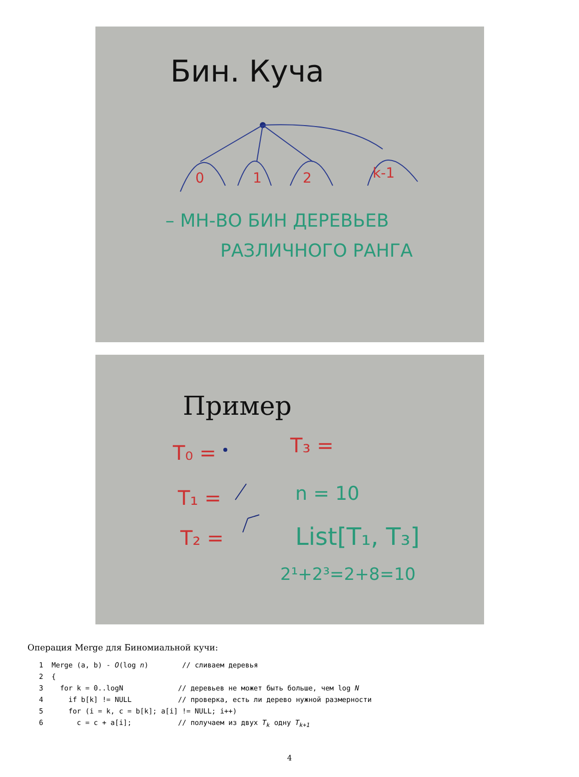Бин. Куча
0
1
2
k-1
– МН-ВО БИН ДЕРЕВЬЕВ
РАЗЛИЧНОГО РАНГА
Пример
T₀ =
T₁ =
T₂ =
T₃ =
n = 10
List[T₁, T₃]
2¹+2³=2+8=10
Операция Merge для Биномиальной кучи:
1  Merge (a, b) - O(log n)        // сливаем деревья
2  {
3    for k = 0..logN             // деревьев не может быть больше, чем log N
4      if b[k] != NULL           // проверка, есть ли дерево нужной размерности
5      for (i = k, c = b[k]; a[i] != NULL; i++)
6        c = c + a[i];           // получаем из двух Tk одну Tk+1
4